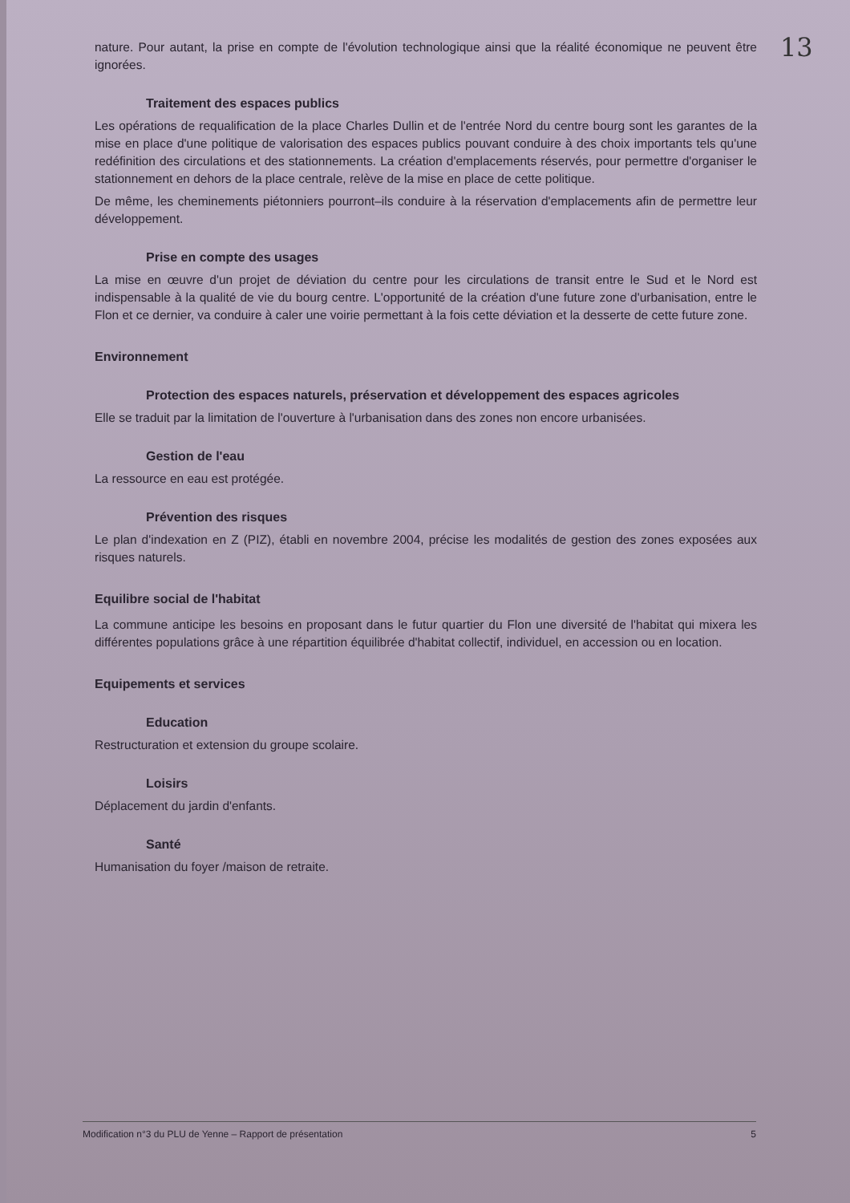13
nature. Pour autant, la prise en compte de l'évolution technologique ainsi que la réalité économique ne peuvent être ignorées.
Traitement des espaces publics
Les opérations de requalification de la place Charles Dullin et de l'entrée Nord du centre bourg sont les garantes de la mise en place d'une politique de valorisation des espaces publics pouvant conduire à des choix importants tels qu'une redéfinition des circulations et des stationnements. La création d'emplacements réservés, pour permettre d'organiser le stationnement en dehors de la place centrale, relève de la mise en place de cette politique.
De même, les cheminements piétonniers pourront–ils conduire à la réservation d'emplacements afin de permettre leur développement.
Prise en compte des usages
La mise en œuvre d'un projet de déviation du centre pour les circulations de transit entre le Sud et le Nord est indispensable à la qualité de vie du bourg centre. L'opportunité de la création d'une future zone d'urbanisation, entre le Flon et ce dernier, va conduire à caler une voirie permettant à la fois cette déviation et la desserte de cette future zone.
Environnement
Protection des espaces naturels, préservation et développement des espaces agricoles
Elle se traduit par la limitation de l'ouverture à l'urbanisation dans des zones non encore urbanisées.
Gestion de l'eau
La ressource en eau est protégée.
Prévention des risques
Le plan d'indexation en Z (PIZ), établi en novembre 2004, précise les modalités de gestion des zones exposées aux risques naturels.
Equilibre social de l'habitat
La commune anticipe les besoins en proposant dans le futur quartier du Flon une diversité de l'habitat qui mixera les différentes populations grâce à une répartition équilibrée d'habitat collectif, individuel, en accession ou en location.
Equipements et services
Education
Restructuration et extension du groupe scolaire.
Loisirs
Déplacement du jardin d'enfants.
Santé
Humanisation du foyer /maison de retraite.
Modification n°3 du PLU de Yenne – Rapport de présentation 5